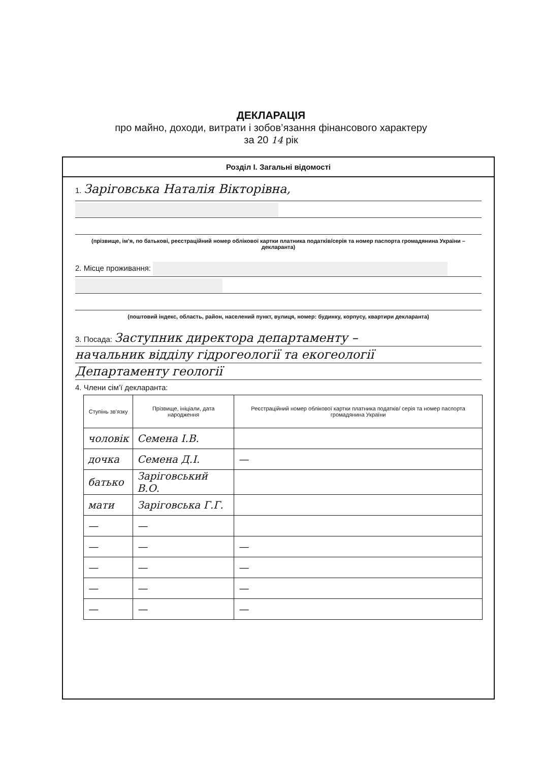ДЕКЛАРАЦІЯ
про майно, доходи, витрати і зобов’язання фінансового характеру
за 20 14 рік
Розділ І. Загальні відомості
1. Заріговська Наталія Вікторівна,
(прізвище, ім’я, по батькові, реєстраційний номер облікової картки платника податків/серія та номер паспорта громадянина України – декларанта)
2. Місце проживання:
(поштовий індекс, область, район, населений пункт, вулиця, номер: будинку, корпусу, квартири декларанта)
3. Посада: Заступник директора департаменту –
начальник відділу гідрогеології та екогеології
Департаменту геології
4. Члени сім’ї декларанта:
| Ступінь зв’язку | Прізвище, ініціали, дата народження | Реєстраційний номер облікової картки платника податків/ серія та номер паспорта громадянина України |
| --- | --- | --- |
| чоловік | Семена І.В. | |
| дочка | Семена Д.І. | — |
| батько | Заріговський В.О. | |
| мати | Заріговська Г.Г. | |
| — | — | |
| — | — | — |
| — | — | — |
| — | — | — |
| — | — | — |